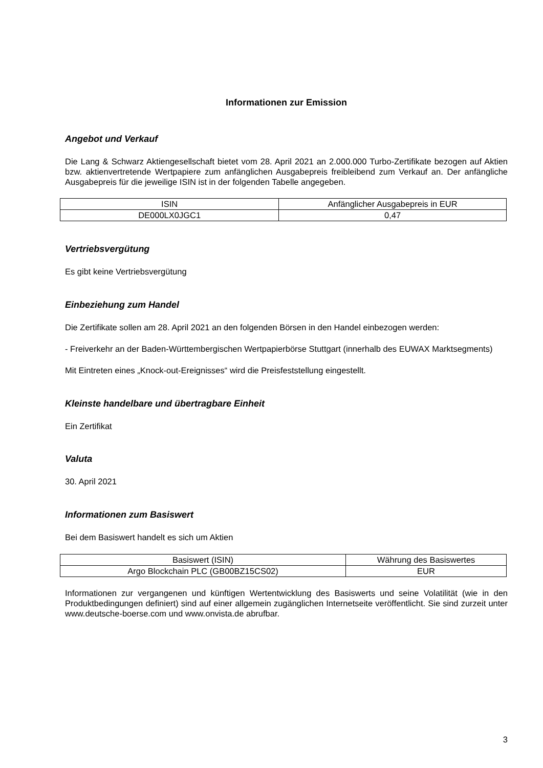Informationen zur Emission
Angebot und Verkauf
Die Lang & Schwarz Aktiengesellschaft bietet vom 28. April 2021 an 2.000.000 Turbo-Zertifikate bezogen auf Aktien bzw. aktienvertretende Wertpapiere zum anfänglichen Ausgabepreis freibleibend zum Verkauf an. Der anfängliche Ausgabepreis für die jeweilige ISIN ist in der folgenden Tabelle angegeben.
| ISIN | Anfänglicher Ausgabepreis in EUR |
| --- | --- |
| DE000LX0JGC1 | 0,47 |
Vertriebsvergütung
Es gibt keine Vertriebsvergütung
Einbeziehung zum Handel
Die Zertifikate sollen am 28. April 2021 an den folgenden Börsen in den Handel einbezogen werden:
- Freiverkehr an der Baden-Württembergischen Wertpapierbörse Stuttgart (innerhalb des EUWAX Marktsegments)
Mit Eintreten eines „Knock-out-Ereignisses“ wird die Preisfeststellung eingestellt.
Kleinste handelbare und übertragbare Einheit
Ein Zertifikat
Valuta
30. April 2021
Informationen zum Basiswert
Bei dem Basiswert handelt es sich um Aktien
| Basiswert (ISIN) | Währung des Basiswertes |
| --- | --- |
| Argo Blockchain PLC (GB00BZ15CS02) | EUR |
Informationen zur vergangenen und künftigen Wertentwicklung des Basiswerts und seine Volatilität (wie in den Produktbedingungen definiert) sind auf einer allgemein zugänglichen Internetseite veröffentlicht. Sie sind zurzeit unter www.deutsche-boerse.com und www.onvista.de abrufbar.
3